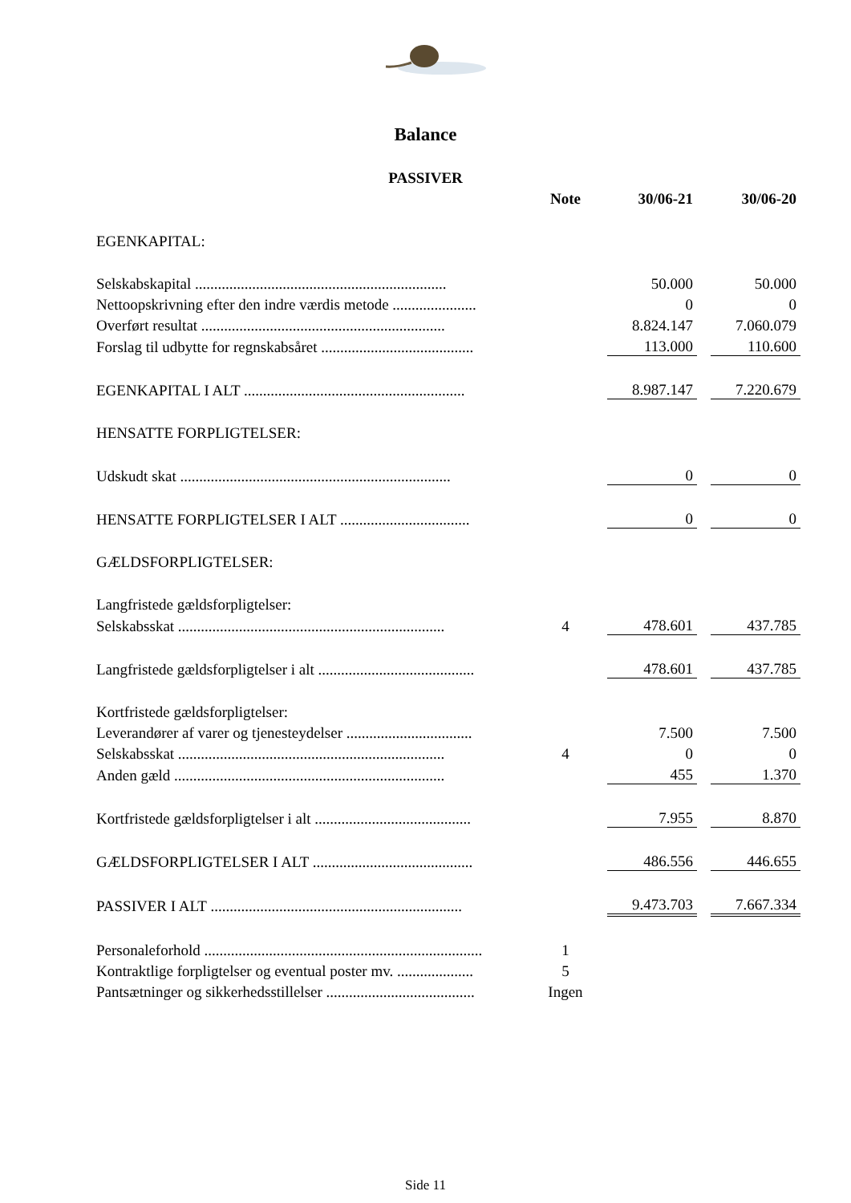Balance
PASSIVER
| | Note | | 30/06-21 | | 30/06-20 |
| --- | --- | --- | --- | --- | --- |
| EGENKAPITAL: | | | | | |
| Selskabskapital .................................................................. | | | 50.000 | | 50.000 |
| Nettoopskrivning efter den indre værdis metode ...................... | | | 0 | | 0 |
| Overført resultat ................................................................ | | | 8.824.147 | | 7.060.079 |
| Forslag til udbytte for regnskabsåret ........................................ | | | 113.000 | | 110.600 |
| EGENKAPITAL I ALT .......................................................... | | | 8.987.147 | | 7.220.679 |
| HENSATTE FORPLIGTELSER: | | | | | |
| Udskudt skat ....................................................................... | | | 0 | | 0 |
| HENSATTE FORPLIGTELSER I ALT .................................. | | | 0 | | 0 |
| GÆLDSFORPLIGTELSER: | | | | | |
| Langfristede gældsforpligtelser: | | | | | |
| Selskabsskat ...................................................................... | 4 | | 478.601 | | 437.785 |
| Langfristede gældsforpligtelser i alt ......................................... | | | 478.601 | | 437.785 |
| Kortfristede gældsforpligtelser: | | | | | |
| Leverandører af varer og tjenesteydelser ................................. | | | 7.500 | | 7.500 |
| Selskabsskat ...................................................................... | 4 | | 0 | | 0 |
| Anden gæld ....................................................................... | | | 455 | | 1.370 |
| Kortfristede gældsforpligtelser i alt ......................................... | | | 7.955 | | 8.870 |
| GÆLDSFORPLIGTELSER I ALT .......................................... | | | 486.556 | | 446.655 |
| PASSIVER I ALT .................................................................. | | | 9.473.703 | | 7.667.334 |
| Personaleforhold ......................................................................... | 1 | | | | |
| Kontraktlige forpligtelser og eventual poster mv. .................... | 5 | | | | |
| Pantsætninger og sikkerhedsstillelser ....................................... | Ingen | | | | |
Side 11